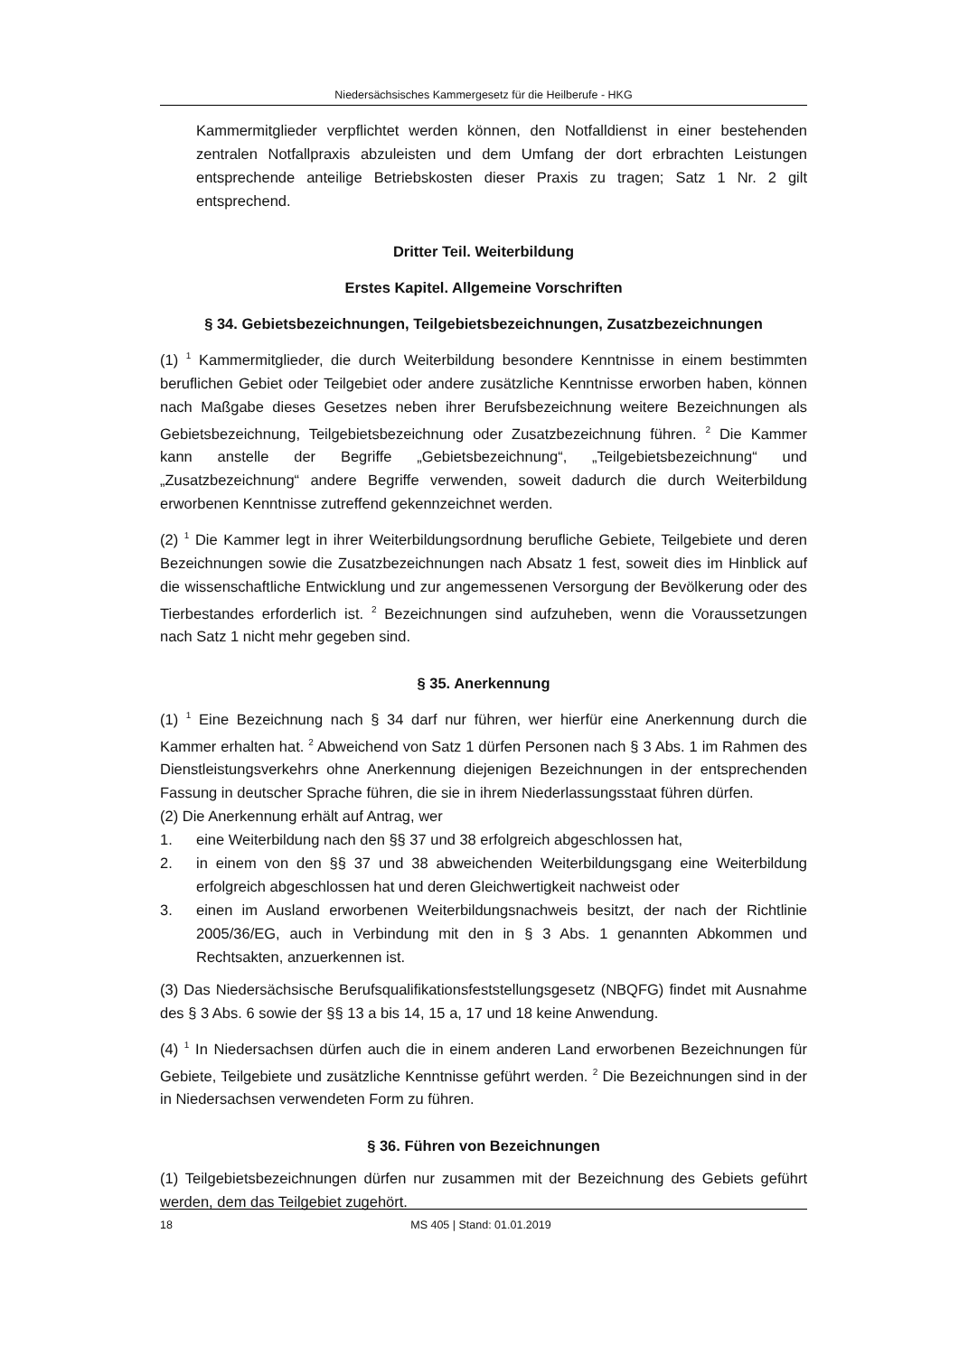Niedersächsisches Kammergesetz für die Heilberufe - HKG
Kammermitglieder verpflichtet werden können, den Notfalldienst in einer bestehenden zentralen Notfallpraxis abzuleisten und dem Umfang der dort erbrachten Leistungen entsprechende anteilige Betriebskosten dieser Praxis zu tragen; Satz 1 Nr. 2 gilt entsprechend.
Dritter Teil. Weiterbildung
Erstes Kapitel. Allgemeine Vorschriften
§ 34. Gebietsbezeichnungen, Teilgebietsbezeichnungen, Zusatzbezeichnungen
(1) <sup>1</sup> Kammermitglieder, die durch Weiterbildung besondere Kenntnisse in einem bestimmten beruflichen Gebiet oder Teilgebiet oder andere zusätzliche Kenntnisse erworben haben, können nach Maßgabe dieses Gesetzes neben ihrer Berufsbezeichnung weitere Bezeichnungen als Gebietsbezeichnung, Teilgebietsbezeichnung oder Zusatzbezeichnung führen. <sup>2</sup> Die Kammer kann anstelle der Begriffe „Gebietsbezeichnung“, „Teilgebietsbezeichnung“ und „Zusatzbezeichnung“ andere Begriffe verwenden, soweit dadurch die durch Weiterbildung erworbenen Kenntnisse zutreffend gekennzeichnet werden.
(2) <sup>1</sup> Die Kammer legt in ihrer Weiterbildungsordnung berufliche Gebiete, Teilgebiete und deren Bezeichnungen sowie die Zusatzbezeichnungen nach Absatz 1 fest, soweit dies im Hinblick auf die wissenschaftliche Entwicklung und zur angemessenen Versorgung der Bevölkerung oder des Tierbestandes erforderlich ist. <sup>2</sup> Bezeichnungen sind aufzuheben, wenn die Voraussetzungen nach Satz 1 nicht mehr gegeben sind.
§ 35. Anerkennung
(1) <sup>1</sup> Eine Bezeichnung nach § 34 darf nur führen, wer hierfür eine Anerkennung durch die Kammer erhalten hat. <sup>2</sup> Abweichend von Satz 1 dürfen Personen nach § 3 Abs. 1 im Rahmen des Dienstleistungsverkehrs ohne Anerkennung diejenigen Bezeichnungen in der entsprechenden Fassung in deutscher Sprache führen, die sie in ihrem Niederlassungsstaat führen dürfen.
(2) Die Anerkennung erhält auf Antrag, wer
1. eine Weiterbildung nach den §§ 37 und 38 erfolgreich abgeschlossen hat,
2. in einem von den §§ 37 und 38 abweichenden Weiterbildungsgang eine Weiterbildung erfolgreich abgeschlossen hat und deren Gleichwertigkeit nachweist oder
3. einen im Ausland erworbenen Weiterbildungsnachweis besitzt, der nach der Richtlinie 2005/36/EG, auch in Verbindung mit den in § 3 Abs. 1 genannten Abkommen und Rechtsakten, anzuerkennen ist.
(3) Das Niedersächsische Berufsqualifikationsfeststellungsgesetz (NBQFG) findet mit Ausnahme des § 3 Abs. 6 sowie der §§ 13 a bis 14, 15 a, 17 und 18 keine Anwendung.
(4) <sup>1</sup> In Niedersachsen dürfen auch die in einem anderen Land erworbenen Bezeichnungen für Gebiete, Teilgebiete und zusätzliche Kenntnisse geführt werden. <sup>2</sup> Die Bezeichnungen sind in der in Niedersachsen verwendeten Form zu führen.
§ 36. Führen von Bezeichnungen
(1) Teilgebietsbezeichnungen dürfen nur zusammen mit der Bezeichnung des Gebiets geführt werden, dem das Teilgebiet zugehört.
18 MS 405 | Stand: 01.01.2019